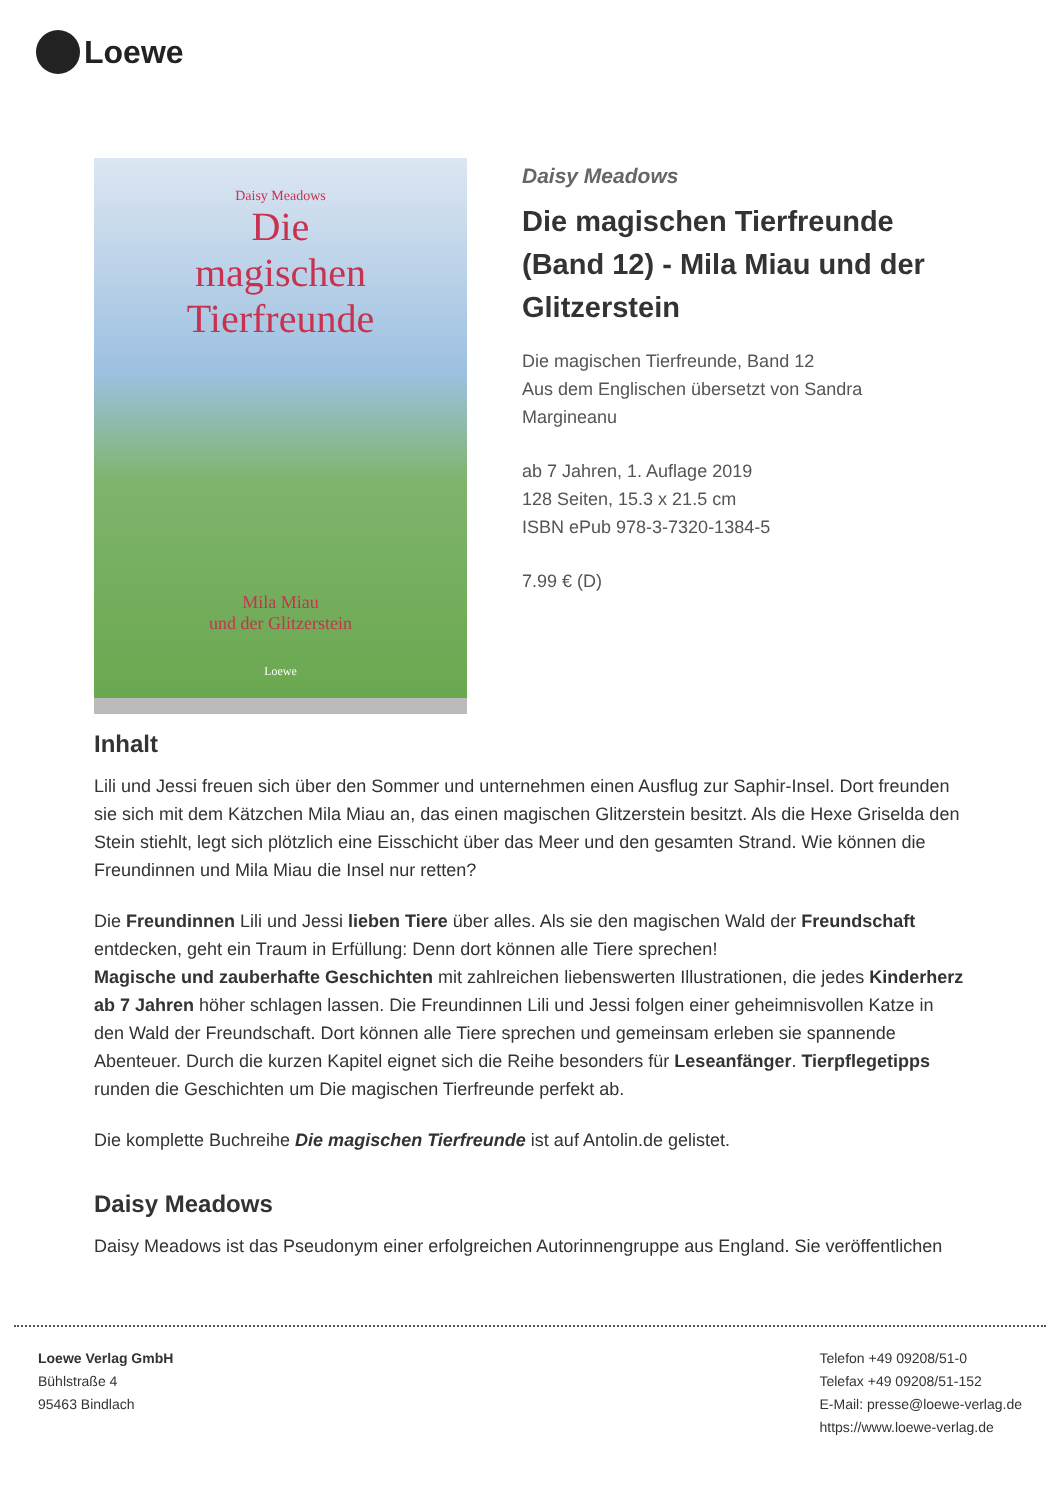Loewe
Daisy Meadows
Die
magischen
Tierfreunde
Mila Miau
und der Glitzerstein
Loewe
Daisy Meadows
Die magischen Tierfreunde (Band 12) - Mila Miau und der Glitzerstein
Die magischen Tierfreunde, Band 12
Aus dem Englischen übersetzt von Sandra Margineanu
ab 7 Jahren, 1. Auflage 2019
128 Seiten, 15.3 x 21.5 cm
ISBN ePub 978-3-7320-1384-5
7.99 € (D)
Inhalt
Lili und Jessi freuen sich über den Sommer und unternehmen einen Ausflug zur Saphir-Insel. Dort freunden sie sich mit dem Kätzchen Mila Miau an, das einen magischen Glitzerstein besitzt. Als die Hexe Griselda den Stein stiehlt, legt sich plötzlich eine Eisschicht über das Meer und den gesamten Strand. Wie können die Freundinnen und Mila Miau die Insel nur retten?
Die Freundinnen Lili und Jessi lieben Tiere über alles. Als sie den magischen Wald der Freundschaft entdecken, geht ein Traum in Erfüllung: Denn dort können alle Tiere sprechen!
Magische und zauberhafte Geschichten mit zahlreichen liebenswerten Illustrationen, die jedes Kinderherz ab 7 Jahren höher schlagen lassen. Die Freundinnen Lili und Jessi folgen einer geheimnisvollen Katze in den Wald der Freundschaft. Dort können alle Tiere sprechen und gemeinsam erleben sie spannende Abenteuer. Durch die kurzen Kapitel eignet sich die Reihe besonders für Leseanfänger. Tierpflegetipps runden die Geschichten um Die magischen Tierfreunde perfekt ab.
Die komplette Buchreihe Die magischen Tierfreunde ist auf Antolin.de gelistet.
Daisy Meadows
Daisy Meadows ist das Pseudonym einer erfolgreichen Autorinnengruppe aus England. Sie veröffentlichen
Loewe Verlag GmbH
Bühlstraße 4
95463 Bindlach
Telefon +49 09208/51-0
Telefax +49 09208/51-152
E-Mail: presse@loewe-verlag.de
https://www.loewe-verlag.de